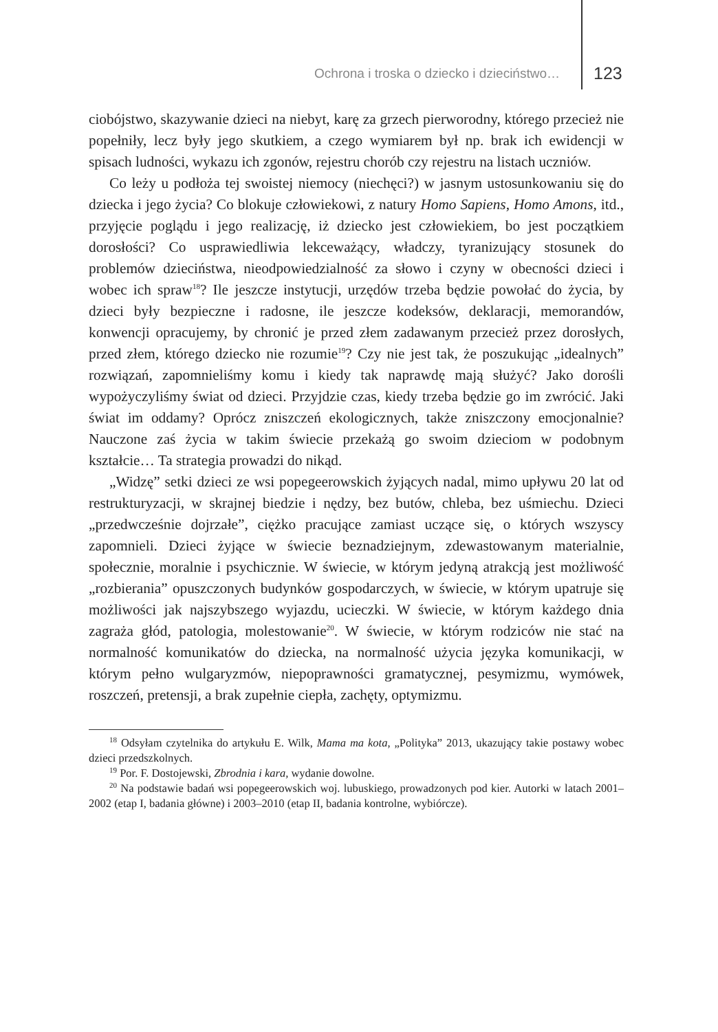Ochrona i troska o dziecko i dzieciństwo… 123
ciobójstwo, skazywanie dzieci na niebyt, karę za grzech pierworodny, którego przecież nie popełniły, lecz były jego skutkiem, a czego wymiarem był np. brak ich ewidencji w spisach ludności, wykazu ich zgonów, rejestru chorób czy rejestru na listach uczniów.
Co leży u podłoża tej swoistej niemocy (niechęci?) w jasnym ustosunkowaniu się do dziecka i jego życia? Co blokuje człowiekowi, z natury Homo Sapiens, Homo Amons, itd., przyjęcie poglądu i jego realizację, iż dziecko jest człowiekiem, bo jest początkiem dorosłości? Co usprawiedliwia lekceważący, władczy, tyranizujący stosunek do problemów dzieciństwa, nieodpowiedzialność za słowo i czyny w obecności dzieci i wobec ich spraw<sup>18</sup>? Ile jeszcze instytucji, urzędów trzeba będzie powołać do życia, by dzieci były bezpieczne i radosne, ile jeszcze kodeksów, deklaracji, memorandów, konwencji opracujemy, by chronić je przed złem zadawanym przecież przez dorosłych, przed złem, którego dziecko nie rozumie<sup>19</sup>? Czy nie jest tak, że poszukując „idealnych” rozwiązań, zapomnieliśmy komu i kiedy tak naprawdę mają służyć? Jako dorośli wypożyczyliśmy świat od dzieci. Przyjdzie czas, kiedy trzeba będzie go im zwrócić. Jaki świat im oddamy? Oprócz zniszczeń ekologicznych, także zniszczony emocjonalnie? Nauczone zaś życia w takim świecie przekażą go swoim dzieciom w podobnym kształcie… Ta strategia prowadzi do nikąd.
„Widzę” setki dzieci ze wsi popegeerowskich żyjących nadal, mimo upływu 20 lat od restrukturyzacji, w skrajnej biedzie i nędzy, bez butów, chleba, bez uśmiechu. Dzieci „przedwcześnie dojrzałe”, ciężko pracujące zamiast uczące się, o których wszyscy zapomnieli. Dzieci żyjące w świecie beznadziejnym, zdewastowanym materialnie, społecznie, moralnie i psychicznie. W świecie, w którym jedyną atrakcją jest możliwość „rozbierania” opuszczonych budynków gospodarczych, w świecie, w którym upatruje się możliwości jak najszybszego wyjazdu, ucieczki. W świecie, w którym każdego dnia zagraża głód, patologia, molestowanie<sup>20</sup>. W świecie, w którym rodziców nie stać na normalność komunikatów do dziecka, na normalność użycia języka komunikacji, w którym pełno wulgaryzmów, niepoprawności gramatycznej, pesymizmu, wymówek, roszczeń, pretensji, a brak zupełnie ciepła, zachęty, optymizmu.
<sup>18</sup> Odsyłam czytelnika do artykułu E. Wilk, Mama ma kota, „Polityka” 2013, ukazujący takie postawy wobec dzieci przedszkolnych.
<sup>19</sup> Por. F. Dostojewski, Zbrodnia i kara, wydanie dowolne.
<sup>20</sup> Na podstawie badań wsi popegeerowskich woj. lubuskiego, prowadzonych pod kier. Autorki w latach 2001–2002 (etap I, badania główne) i 2003–2010 (etap II, badania kontrolne, wybiórcze).